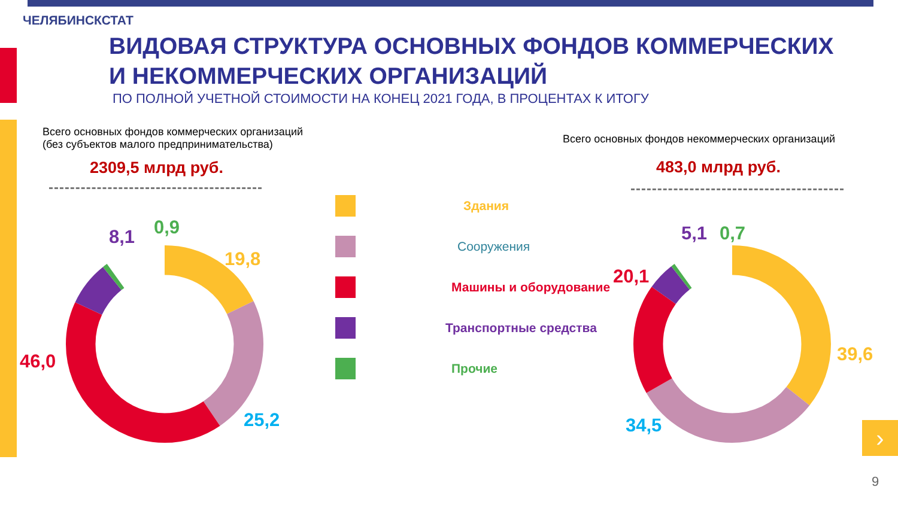ЧЕЛЯБИНСКСТАТ
ВИДОВАЯ СТРУКТУРА ОСНОВНЫХ ФОНДОВ КОММЕРЧЕСКИХ
И НЕКОММЕРЧЕСКИХ ОРГАНИЗАЦИЙ
ПО ПОЛНОЙ УЧЕТНОЙ СТОИМОСТИ НА КОНЕЦ 2021 ГОДА, В ПРОЦЕНТАХ К ИТОГУ
Всего основных фондов коммерческих организаций
(без субъектов малого предпринимательства)
2309,5 млрд руб.
Всего основных фондов некоммерческих организаций
483,0 млрд руб.
8,1 0,9
19,8
46,0
25,2
5,1 0,7
20,1
39,6
34,5
Здания
Сооружения
Машины и оборудование
Транспортные средства
Прочие
›
9